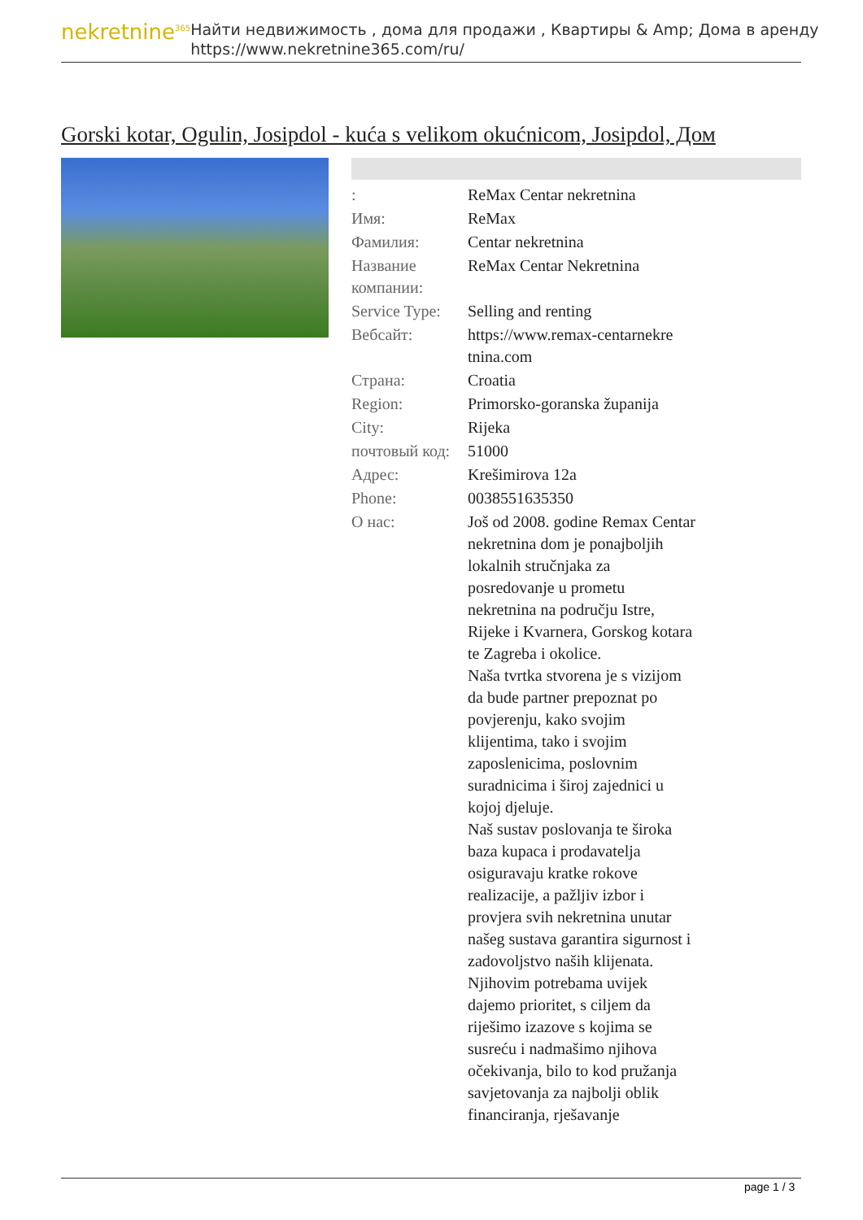nekretnine<sup>365</sup>
Найти недвижимость , дома для продажи , Квартиры & Amp; Дома в аренду
https://www.nekretnine365.com/ru/
Gorski kotar, Ogulin, Josipdol - kuća s velikom okućnicom, Josipdol, Дом
| : | ReMax Centar nekretnina |
| Имя: | ReMax |
| Фамилия: | Centar nekretnina |
| Название компании: | ReMax Centar Nekretnina |
| Service Type: | Selling and renting |
| Вебсайт: | https://www.remax-centarnekre tnina.com |
| Страна: | Croatia |
| Region: | Primorsko-goranska županija |
| City: | Rijeka |
| почтовый код: | 51000 |
| Адрес: | Krešimirova 12a |
| Phone: | 0038551635350 |
| О нас: | Još od 2008. godine Remax Centar nekretnina dom je ponajboljih lokalnih stručnjaka za posredovanje u prometu nekretnina na području Istre, Rijeke i Kvarnera, Gorskog kotara te Zagreba i okolice. Naša tvrtka stvorena je s vizijom da bude partner prepoznat po povjerenju, kako svojim klijentima, tako i svojim zaposlenicima, poslovnim suradnicima i široj zajednici u kojoj djeluje. Naš sustav poslovanja te široka baza kupaca i prodavatelja osiguravaju kratke rokove realizacije, a pažljiv izbor i provjera svih nekretnina unutar našeg sustava garantira sigurnost i zadovoljstvo naših klijenata. Njihovim potrebama uvijek dajemo prioritet, s ciljem da riješimo izazove s kojima se susreću i nadmašimo njihova očekivanja, bilo to kod pružanja savjetovanja za najbolji oblik financiranja, rješavanje |
page 1 / 3